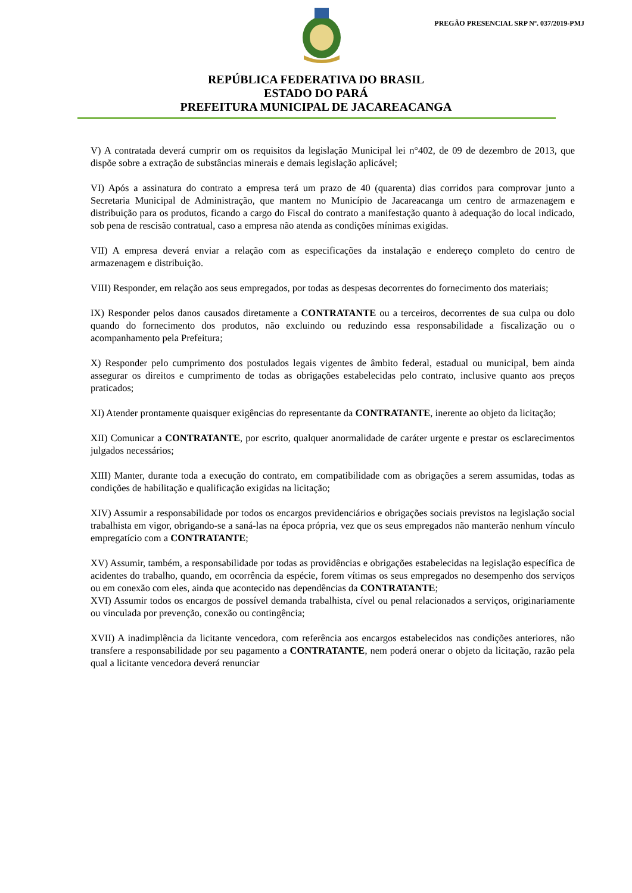PREGÃO PRESENCIAL SRP Nº. 037/2019-PMJ
REPÚBLICA FEDERATIVA DO BRASIL
ESTADO DO PARÁ
PREFEITURA MUNICIPAL DE JACAREACANGA
V) A contratada deverá cumprir om os requisitos da legislação Municipal lei n°402, de 09 de dezembro de 2013, que dispõe sobre a extração de substâncias minerais e demais legislação aplicável;
VI) Após a assinatura do contrato a empresa terá um prazo de 40 (quarenta) dias corridos para comprovar junto a Secretaria Municipal de Administração, que mantem no Município de Jacareacanga um centro de armazenagem e distribuição para os produtos, ficando a cargo do Fiscal do contrato a manifestação quanto à adequação do local indicado, sob pena de rescisão contratual, caso a empresa não atenda as condições mínimas exigidas.
VII) A empresa deverá enviar a relação com as especificações da instalação e endereço completo do centro de armazenagem e distribuição.
VIII) Responder, em relação aos seus empregados, por todas as despesas decorrentes do fornecimento dos materiais;
IX) Responder pelos danos causados diretamente a CONTRATANTE ou a terceiros, decorrentes de sua culpa ou dolo quando do fornecimento dos produtos, não excluindo ou reduzindo essa responsabilidade a fiscalização ou o acompanhamento pela Prefeitura;
X) Responder pelo cumprimento dos postulados legais vigentes de âmbito federal, estadual ou municipal, bem ainda assegurar os direitos e cumprimento de todas as obrigações estabelecidas pelo contrato, inclusive quanto aos preços praticados;
XI) Atender prontamente quaisquer exigências do representante da CONTRATANTE, inerente ao objeto da licitação;
XII) Comunicar a CONTRATANTE, por escrito, qualquer anormalidade de caráter urgente e prestar os esclarecimentos julgados necessários;
XIII) Manter, durante toda a execução do contrato, em compatibilidade com as obrigações a serem assumidas, todas as condições de habilitação e qualificação exigidas na licitação;
XIV) Assumir a responsabilidade por todos os encargos previdenciários e obrigações sociais previstos na legislação social trabalhista em vigor, obrigando-se a saná-las na época própria, vez que os seus empregados não manterão nenhum vínculo empregatício com a CONTRATANTE;
XV) Assumir, também, a responsabilidade por todas as providências e obrigações estabelecidas na legislação específica de acidentes do trabalho, quando, em ocorrência da espécie, forem vítimas os seus empregados no desempenho dos serviços ou em conexão com eles, ainda que acontecido nas dependências da CONTRATANTE;
XVI) Assumir todos os encargos de possível demanda trabalhista, cível ou penal relacionados a serviços, originariamente ou vinculada por prevenção, conexão ou contingência;
XVII) A inadimplência da licitante vencedora, com referência aos encargos estabelecidos nas condições anteriores, não transfere a responsabilidade por seu pagamento a CONTRATANTE, nem poderá onerar o objeto da licitação, razão pela qual a licitante vencedora deverá renunciar